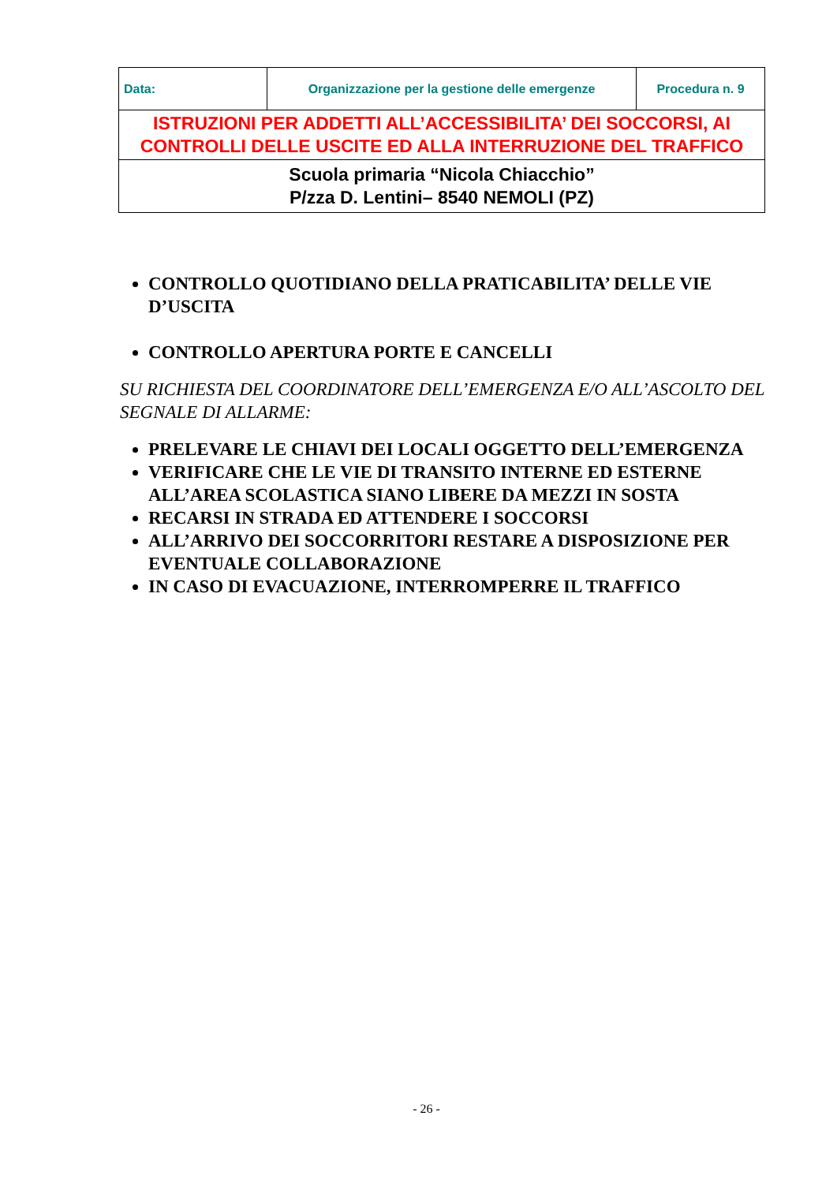| Data: | Organizzazione per la gestione delle emergenze | Procedura n. 9 |
| ISTRUZIONI PER ADDETTI ALL’ACCESSIBILITA’ DEI SOCCORSI, AI CONTROLLI DELLE USCITE ED ALLA INTERRUZIONE DEL TRAFFICO | | |
| Scuola primaria “Nicola Chiacchio” P/zza D. Lentini– 8540 NEMOLI (PZ) | | |
CONTROLLO QUOTIDIANO DELLA PRATICABILITA’ DELLE VIE D’USCITA
CONTROLLO APERTURA PORTE E CANCELLI
SU RICHIESTA DEL COORDINATORE DELL’EMERGENZA E/O ALL’ASCOLTO DEL SEGNALE DI ALLARME:
PRELEVARE LE CHIAVI DEI LOCALI OGGETTO DELL’EMERGENZA
VERIFICARE CHE LE VIE DI TRANSITO INTERNE ED ESTERNE ALL’AREA SCOLASTICA SIANO LIBERE DA MEZZI IN SOSTA
RECARSI IN STRADA ED ATTENDERE I SOCCORSI
ALL’ARRIVO DEI SOCCORRITORI RESTARE A DISPOSIZIONE PER EVENTUALE COLLABORAZIONE
IN CASO DI EVACUAZIONE, INTERROMPERRE IL TRAFFICO
- 26 -